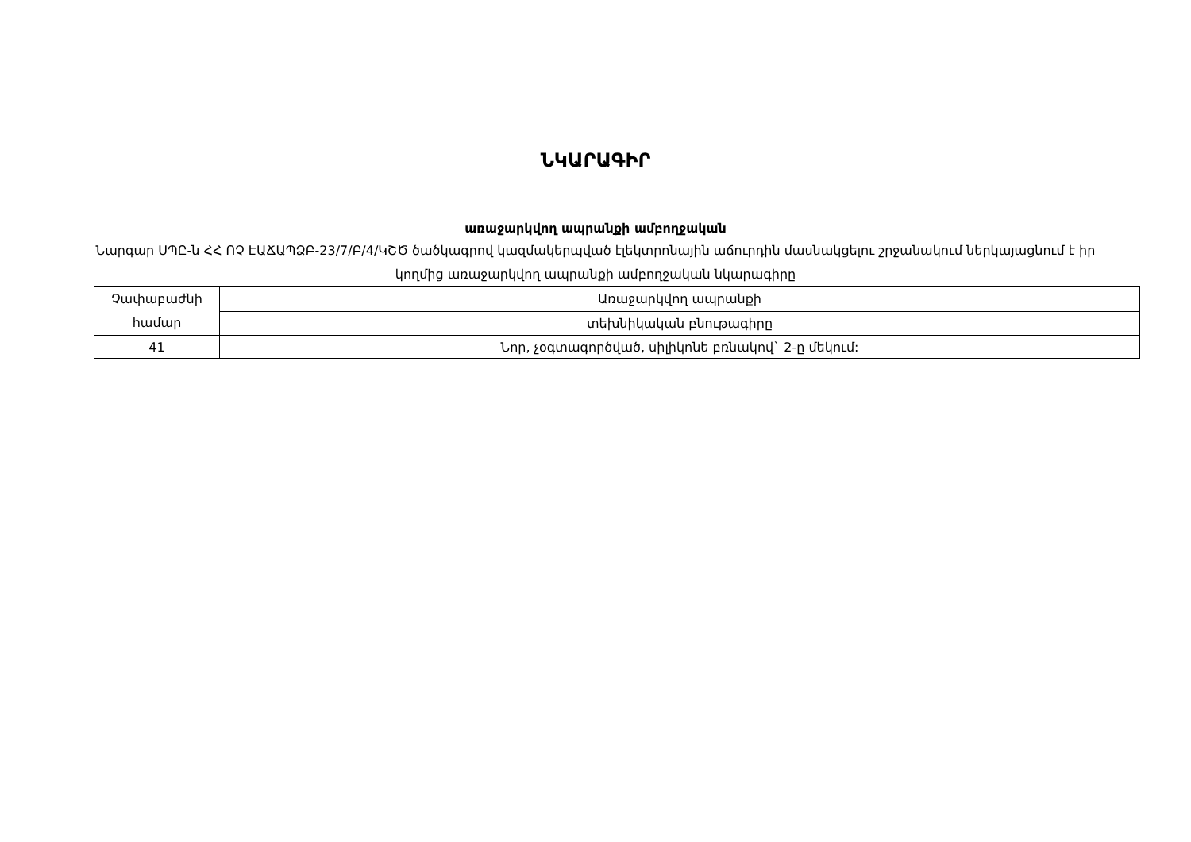ՆԿԱՐԱԳԻՐ
առաջարկվող ապրանքի ամբողջական
Նարգար ՍՊԸ-ն ՀՀ ՈՉ ԷԱՃԱՊՁԲ-23/7/Բ/4/ԿՇԾ ծածկագրով կազմակերպված էլեկտրոնային աճուրդին մասնակցելու շրջանակում ներկայացնում է իր կողմից առաջարկվող ապրանքի ամբողջական նկարագիրը
| Չափաբաժնի համար | Առաջարկվող ապրանքի |
| | տեխնիկական բնութագիրը |
| 41 | Նոր, չօգտագործված, սիլիկոնե բռնակով` 2-ը մեկում: |